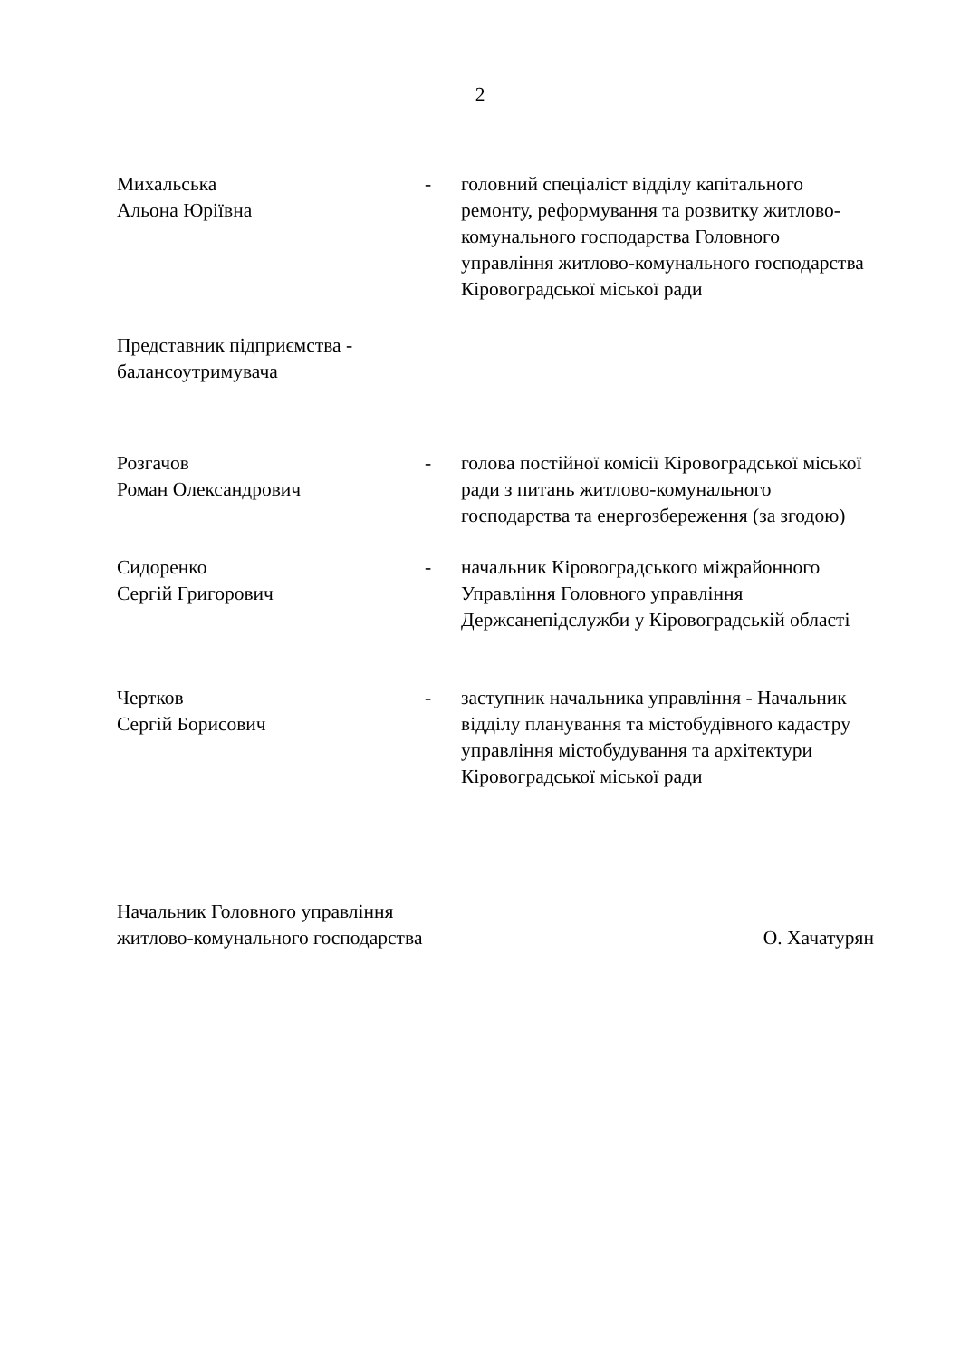2
Михальська
Альона Юріївна
- головний спеціаліст відділу капітального ремонту, реформування та розвитку житлово-комунального господарства Головного управління житлово-комунального господарства Кіровоградської міської ради
Представник підприємства -
балансоутримувача
Розгачов
Роман Олександрович
- голова постійної комісії Кіровоградської міської ради з питань житлово-комунального господарства та енергозбереження (за згодою)
Сидоренко
Сергій Григорович
- начальник Кіровоградського міжрайонного Управління Головного управління Держсанепідслужби у Кіровоградській області
Чертков
Сергій Борисович
- заступник начальника управління - Начальник відділу планування та містобудівного кадастру управління містобудування та архітектури Кіровоградської міської ради
Начальник Головного управління
житлово-комунального господарства
О. Хачатурян